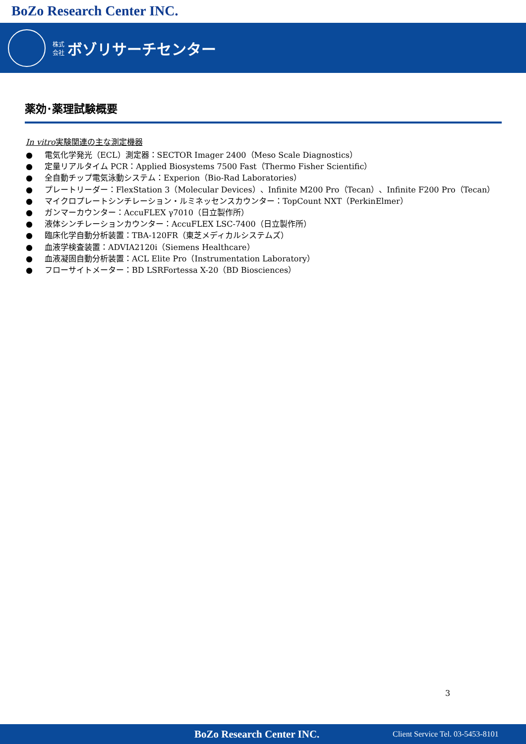BoZo Research Center INC.
株式
会社 ボゾリサーチセンター
薬効･薬理試験概要
In vitro実験関連の主な測定機器
● 電気化学発光（ECL）測定器：SECTOR Imager 2400（Meso Scale Diagnostics）
● 定量リアルタイム PCR：Applied Biosystems 7500 Fast（Thermo Fisher Scientific）
● 全自動チップ電気泳動システム：Experion（Bio-Rad Laboratories）
● プレートリーダー：FlexStation 3（Molecular Devices）、Infinite M200 Pro（Tecan）、Infinite F200 Pro（Tecan）
● マイクロプレートシンチレーション・ルミネッセンスカウンター：TopCount NXT（PerkinElmer）
● ガンマーカウンター：AccuFLEX γ7010（日立製作所）
● 液体シンチレーションカウンター：AccuFLEX LSC-7400（日立製作所）
● 臨床化学自動分析装置：TBA-120FR（東芝メディカルシステムズ）
● 血液学検査装置：ADVIA2120i（Siemens Healthcare）
● 血液凝固自動分析装置：ACL Elite Pro（Instrumentation Laboratory）
● フローサイトメーター：BD LSRFortessa X-20（BD Biosciences）
3
BoZo Research Center INC. Client Service Tel. 03-5453-8101